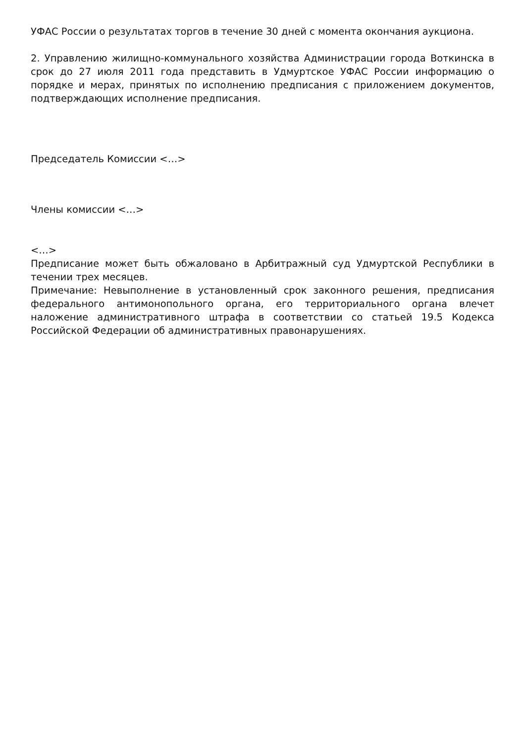УФАС России о результатах торгов в течение 30 дней с момента окончания аукциона.
2. Управлению жилищно-коммунального хозяйства Администрации города Воткинска в срок до 27 июля 2011 года представить в Удмуртское УФАС России информацию о порядке и мерах, принятых по исполнению предписания с приложением документов, подтверждающих исполнение предписания.
Председатель Комиссии <…>
Члены комиссии <…>
<…>
Предписание может быть обжаловано в Арбитражный суд Удмуртской Республики в течении трех месяцев.
Примечание: Невыполнение в установленный срок законного решения, предписания федерального антимонопольного органа, его территориального органа влечет наложение административного штрафа в соответствии со статьей 19.5 Кодекса Российской Федерации об административных правонарушениях.